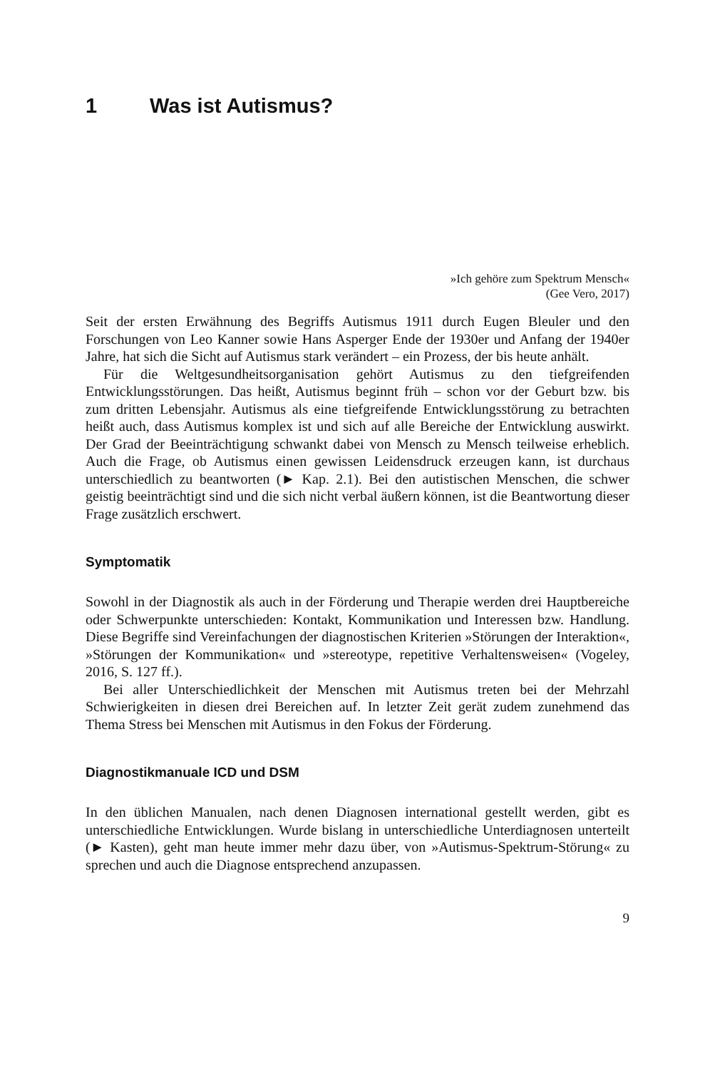1 Was ist Autismus?
»Ich gehöre zum Spektrum Mensch«
(Gee Vero, 2017)
Seit der ersten Erwähnung des Begriffs Autismus 1911 durch Eugen Bleuler und den Forschungen von Leo Kanner sowie Hans Asperger Ende der 1930er und Anfang der 1940er Jahre, hat sich die Sicht auf Autismus stark verändert – ein Prozess, der bis heute anhält.
Für die Weltgesundheitsorganisation gehört Autismus zu den tiefgreifenden Entwicklungsstörungen. Das heißt, Autismus beginnt früh – schon vor der Geburt bzw. bis zum dritten Lebensjahr. Autismus als eine tiefgreifende Entwicklungsstörung zu betrachten heißt auch, dass Autismus komplex ist und sich auf alle Bereiche der Entwicklung auswirkt. Der Grad der Beeinträchtigung schwankt dabei von Mensch zu Mensch teilweise erheblich. Auch die Frage, ob Autismus einen gewissen Leidensdruck erzeugen kann, ist durchaus unterschiedlich zu beantworten (► Kap. 2.1). Bei den autistischen Menschen, die schwer geistig beeinträchtigt sind und die sich nicht verbal äußern können, ist die Beantwortung dieser Frage zusätzlich erschwert.
Symptomatik
Sowohl in der Diagnostik als auch in der Förderung und Therapie werden drei Hauptbereiche oder Schwerpunkte unterschieden: Kontakt, Kommunikation und Interessen bzw. Handlung. Diese Begriffe sind Vereinfachungen der diagnostischen Kriterien »Störungen der Interaktion«, »Störungen der Kommunikation« und »stereotype, repetitive Verhaltensweisen« (Vogeley, 2016, S. 127 ff.).
Bei aller Unterschiedlichkeit der Menschen mit Autismus treten bei der Mehrzahl Schwierigkeiten in diesen drei Bereichen auf. In letzter Zeit gerät zudem zunehmend das Thema Stress bei Menschen mit Autismus in den Fokus der Förderung.
Diagnostikmanuale ICD und DSM
In den üblichen Manualen, nach denen Diagnosen international gestellt werden, gibt es unterschiedliche Entwicklungen. Wurde bislang in unterschiedliche Unterdiagnosen unterteilt (► Kasten), geht man heute immer mehr dazu über, von »Autismus-Spektrum-Störung« zu sprechen und auch die Diagnose entsprechend anzupassen.
9